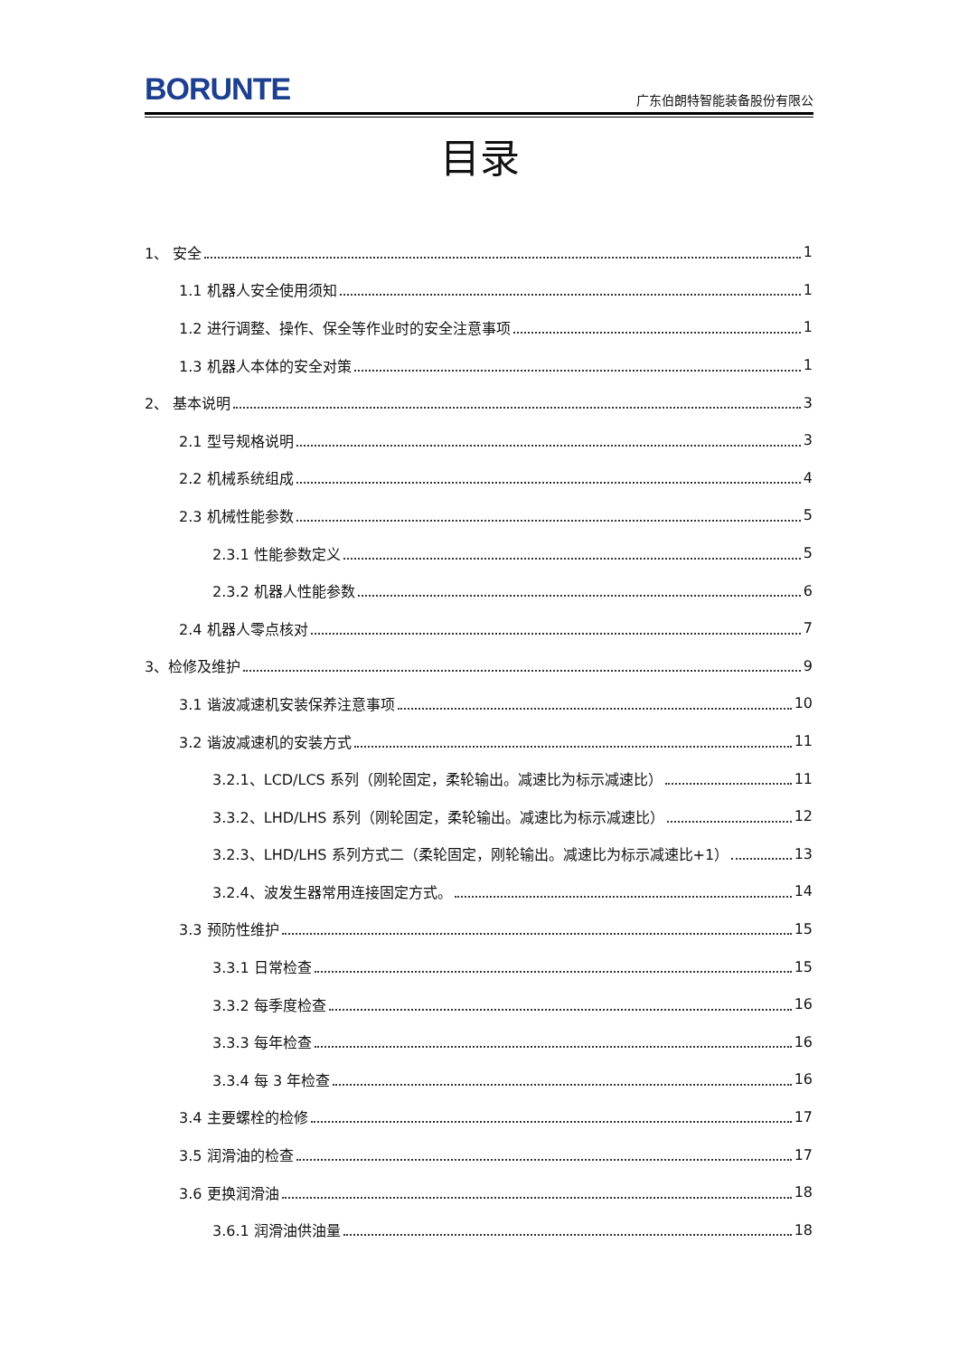BORUNTE
广东伯朗特智能装备股份有限公
目录
1、 安全 1
1.1 机器人安全使用须知 1
1.2 进行调整、操作、保全等作业时的安全注意事项 1
1.3 机器人本体的安全对策 1
2、 基本说明 3
2.1 型号规格说明 3
2.2 机械系统组成 4
2.3 机械性能参数 5
2.3.1 性能参数定义 5
2.3.2 机器人性能参数 6
2.4 机器人零点核对 7
3、检修及维护 9
3.1 谐波减速机安装保养注意事项 10
3.2 谐波减速机的安装方式 11
3.2.1、LCD/LCS 系列（刚轮固定，柔轮输出。减速比为标示减速比） 11
3.3.2、LHD/LHS 系列（刚轮固定，柔轮输出。减速比为标示减速比） 12
3.2.3、LHD/LHS 系列方式二（柔轮固定，刚轮输出。减速比为标示减速比+1） 13
3.2.4、波发生器常用连接固定方式。 14
3.3 预防性维护 15
3.3.1 日常检查 15
3.3.2 每季度检查 16
3.3.3 每年检查 16
3.3.4 每 3 年检查 16
3.4 主要螺栓的检修 17
3.5 润滑油的检查 17
3.6 更换润滑油 18
3.6.1 润滑油供油量 18